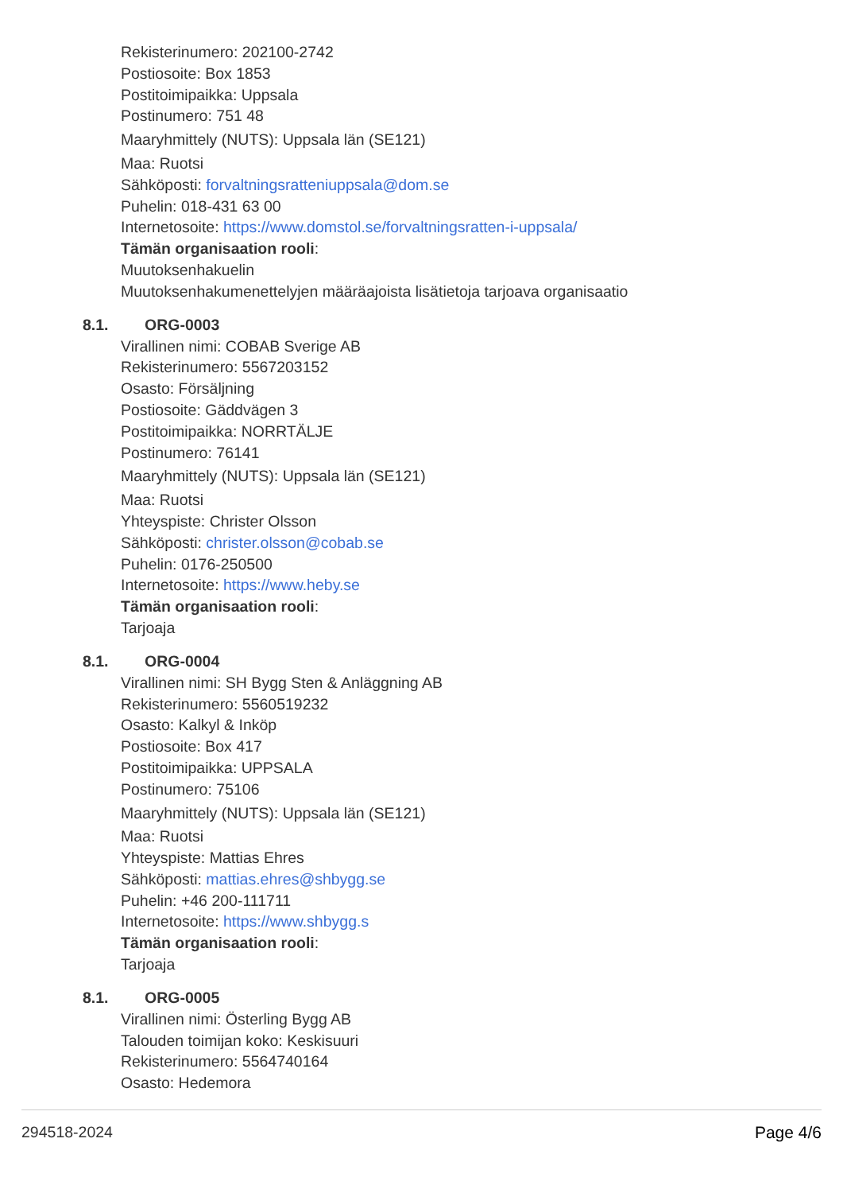Rekisterinumero: 202100-2742
Postiosoite: Box 1853
Postitoimipaikka: Uppsala
Postinumero: 751 48
Maaryhmittely (NUTS): Uppsala län (SE121)
Maa: Ruotsi
Sähköposti: forvaltningsratteniuppsala@dom.se
Puhelin: 018-431 63 00
Internetosoite: https://www.domstol.se/forvaltningsratten-i-uppsala/
Tämän organisaation rooli:
Muutoksenhakuelin
Muutoksenhakumenettelyjen määräajoista lisätietoja tarjoava organisaatio
8.1. ORG-0003
Virallinen nimi: COBAB Sverige AB
Rekisterinumero: 5567203152
Osasto: Försäljning
Postiosoite: Gäddvägen 3
Postitoimipaikka: NORRTÄLJE
Postinumero: 76141
Maaryhmittely (NUTS): Uppsala län (SE121)
Maa: Ruotsi
Yhteyspiste: Christer Olsson
Sähköposti: christer.olsson@cobab.se
Puhelin: 0176-250500
Internetosoite: https://www.heby.se
Tämän organisaation rooli:
Tarjoaja
8.1. ORG-0004
Virallinen nimi: SH Bygg Sten & Anläggning AB
Rekisterinumero: 5560519232
Osasto: Kalkyl & Inköp
Postiosoite: Box 417
Postitoimipaikka: UPPSALA
Postinumero: 75106
Maaryhmittely (NUTS): Uppsala län (SE121)
Maa: Ruotsi
Yhteyspiste: Mattias Ehres
Sähköposti: mattias.ehres@shbygg.se
Puhelin: +46 200-111711
Internetosoite: https://www.shbygg.s
Tämän organisaation rooli:
Tarjoaja
8.1. ORG-0005
Virallinen nimi: Österling Bygg AB
Talouden toimijan koko: Keskisuuri
Rekisterinumero: 5564740164
Osasto: Hedemora
294518-2024 Page 4/6